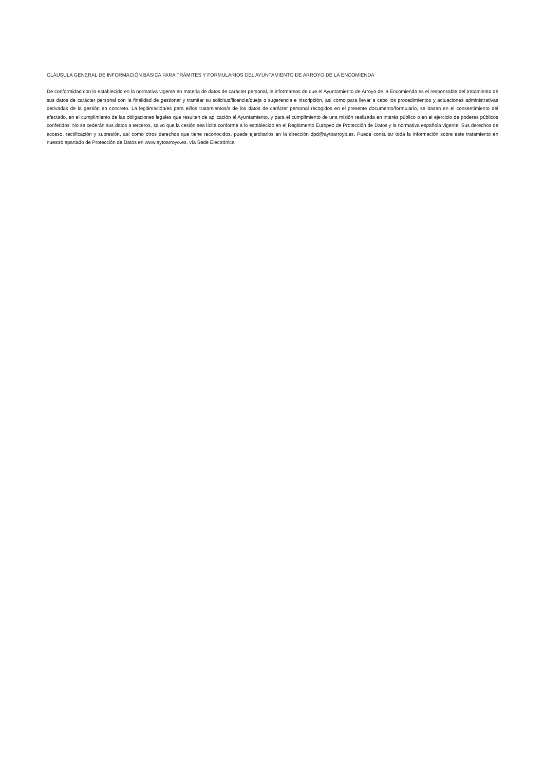CLÁUSULA GENERAL DE INFORMACIÓN BÁSICA PARA TRÁMITES Y FORMULARIOS DEL AYUNTAMIENTO DE ARROYO DE LA ENCOMIENDA
De conformidad con lo establecido en la normativa vigente en materia de datos de carácter personal, le informamos de que el Ayuntamiento de Arroyo de la Encomienda es el responsable del tratamiento de sus datos de carácter personal con la finalidad de gestionar y tramitar su solicitud/licencia/queja o sugerencia e inscripción, así como para llevar a cabo los procedimientos y actuaciones administrativas derivadas de la gestión en concreto. La legitimación/es para el/los tratamientos/s de los datos de carácter personal recogidos en el presente documento/formulario, se basan en el consentimiento del afectado, en el cumplimiento de las obligaciones legales que resulten de aplicación al Ayuntamiento, y para el cumplimiento de una misión realizada en interés público o en el ejercicio de poderes públicos conferidos. No se cederán sus datos a terceros, salvo que la cesión sea lícita conforme a lo establecido en el Reglamento Europeo de Protección de Datos y la normativa española vigente. Sus derechos de acceso, rectificación y supresión, así como otros derechos que tiene reconocidos, puede ejercitarlos en la dirección dpd@aytoarroyo.es. Puede consultar toda la información sobre este tratamiento en nuestro apartado de Protección de Datos en www.aytoarroyo.es, vía Sede Electrónica.